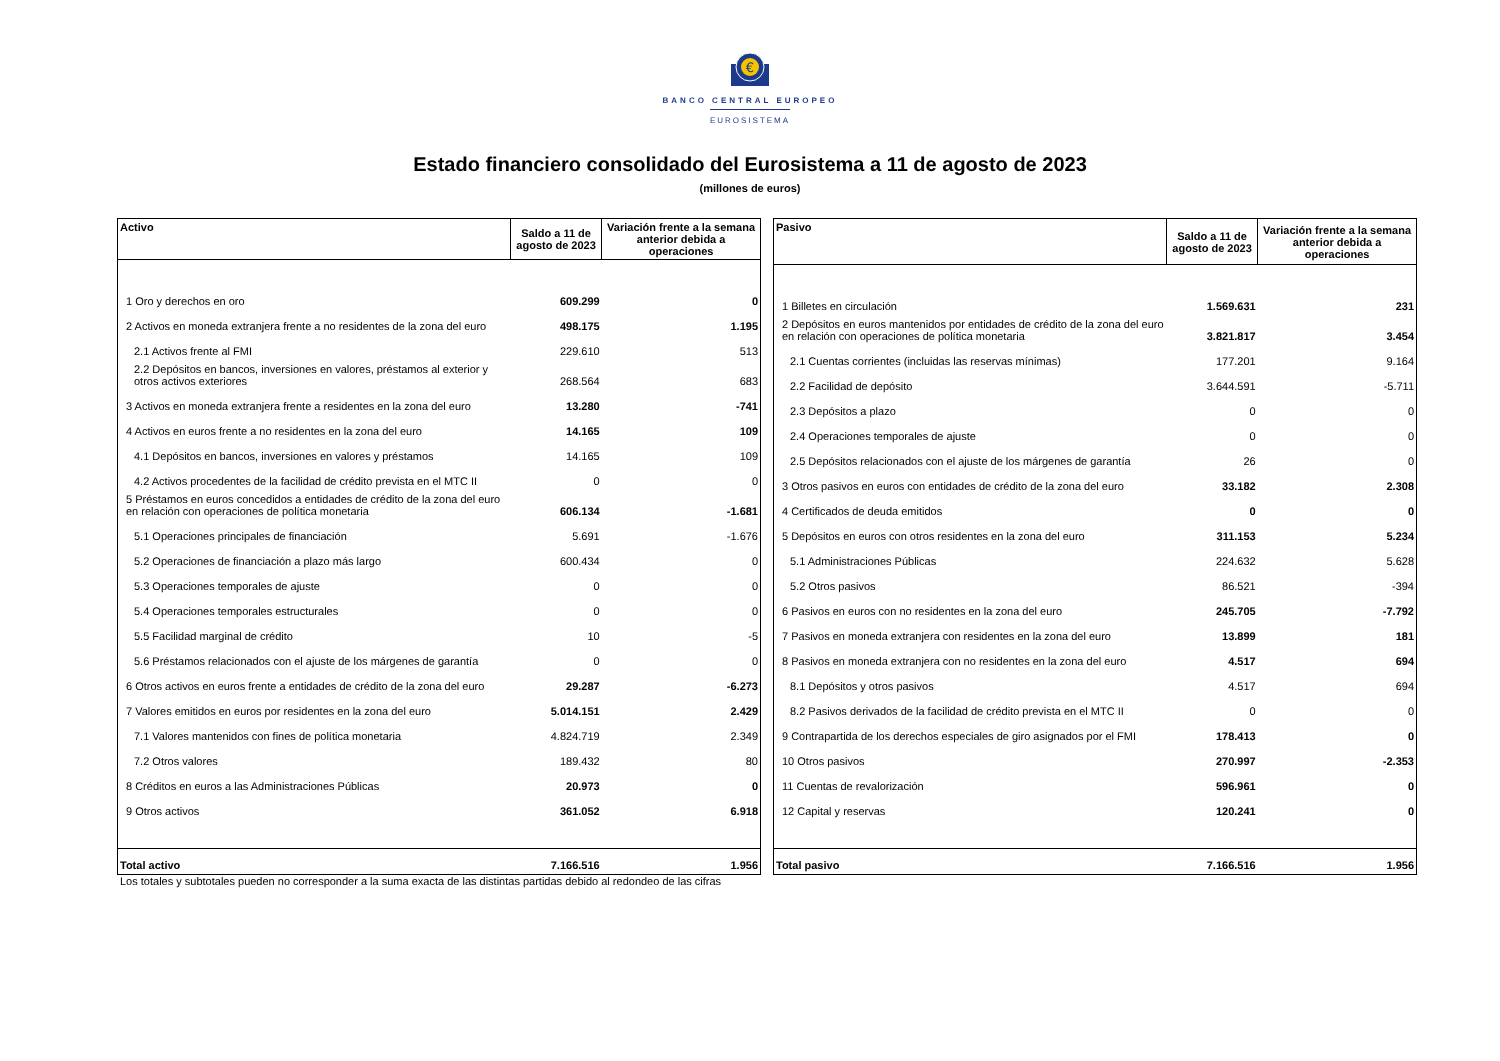€
BANCO CENTRAL EUROPEO
EUROSISTEMA
Estado financiero consolidado del Eurosistema a 11 de agosto de 2023
(millones de euros)
| Activo | Saldo a 11 de agosto de 2023 | Variación frente a la semana anterior debida a operaciones |
| --- | --- | --- |
| 1 Oro y derechos en oro | 609.299 | 0 |
| 2 Activos en moneda extranjera frente a no residentes de la zona del euro | 498.175 | 1.195 |
| 2.1 Activos frente al FMI | 229.610 | 513 |
| 2.2 Depósitos en bancos, inversiones en valores, préstamos al exterior y otros activos exteriores | 268.564 | 683 |
| 3 Activos en moneda extranjera frente a residentes en la zona del euro | 13.280 | -741 |
| 4 Activos en euros frente a no residentes en la zona del euro | 14.165 | 109 |
| 4.1 Depósitos en bancos, inversiones en valores y préstamos | 14.165 | 109 |
| 4.2 Activos procedentes de la facilidad de crédito prevista en el MTC II | 0 | 0 |
| 5 Préstamos en euros concedidos a entidades de crédito de la zona del euro en relación con operaciones de política monetaria | 606.134 | -1.681 |
| 5.1 Operaciones principales de financiación | 5.691 | -1.676 |
| 5.2 Operaciones de financiación a plazo más largo | 600.434 | 0 |
| 5.3 Operaciones temporales de ajuste | 0 | 0 |
| 5.4 Operaciones temporales estructurales | 0 | 0 |
| 5.5 Facilidad marginal de crédito | 10 | -5 |
| 5.6 Préstamos relacionados con el ajuste de los márgenes de garantía | 0 | 0 |
| 6 Otros activos en euros frente a entidades de crédito de la zona del euro | 29.287 | -6.273 |
| 7 Valores emitidos en euros por residentes en la zona del euro | 5.014.151 | 2.429 |
| 7.1 Valores mantenidos con fines de política monetaria | 4.824.719 | 2.349 |
| 7.2 Otros valores | 189.432 | 80 |
| 8 Créditos en euros a las Administraciones Públicas | 20.973 | 0 |
| 9 Otros activos | 361.052 | 6.918 |
| Total activo | 7.166.516 | 1.956 |
| Pasivo | Saldo a 11 de agosto de 2023 | Variación frente a la semana anterior debida a operaciones |
| --- | --- | --- |
| 1 Billetes en circulación | 1.569.631 | 231 |
| 2 Depósitos en euros mantenidos por entidades de crédito de la zona del euro en relación con operaciones de política monetaria | 3.821.817 | 3.454 |
| 2.1 Cuentas corrientes (incluidas las reservas mínimas) | 177.201 | 9.164 |
| 2.2 Facilidad de depósito | 3.644.591 | -5.711 |
| 2.3 Depósitos a plazo | 0 | 0 |
| 2.4 Operaciones temporales de ajuste | 0 | 0 |
| 2.5 Depósitos relacionados con el ajuste de los márgenes de garantía | 26 | 0 |
| 3 Otros pasivos en euros con entidades de crédito de la zona del euro | 33.182 | 2.308 |
| 4 Certificados de deuda emitidos | 0 | 0 |
| 5 Depósitos en euros con otros residentes en la zona del euro | 311.153 | 5.234 |
| 5.1 Administraciones Públicas | 224.632 | 5.628 |
| 5.2 Otros pasivos | 86.521 | -394 |
| 6 Pasivos en euros con no residentes en la zona del euro | 245.705 | -7.792 |
| 7 Pasivos en moneda extranjera con residentes en la zona del euro | 13.899 | 181 |
| 8 Pasivos en moneda extranjera con no residentes en la zona del euro | 4.517 | 694 |
| 8.1 Depósitos y otros pasivos | 4.517 | 694 |
| 8.2 Pasivos derivados de la facilidad de crédito prevista en el MTC II | 0 | 0 |
| 9 Contrapartida de los derechos especiales de giro asignados por el FMI | 178.413 | 0 |
| 10 Otros pasivos | 270.997 | -2.353 |
| 11 Cuentas de revalorización | 596.961 | 0 |
| 12 Capital y reservas | 120.241 | 0 |
| Total pasivo | 7.166.516 | 1.956 |
Los totales y subtotales pueden no corresponder a la suma exacta de las distintas partidas debido al redondeo de las cifras